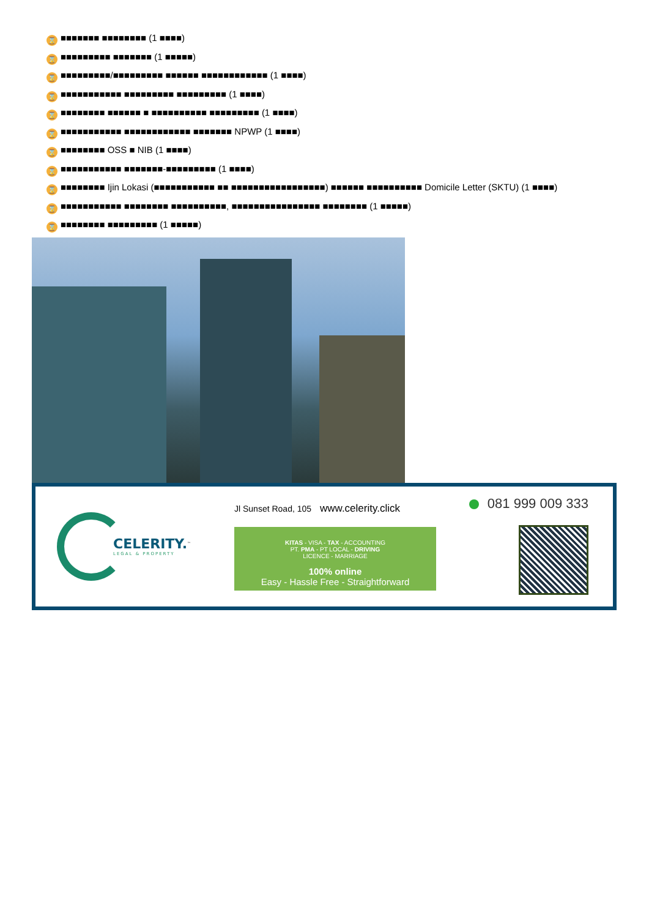⌛ ■■■■■■■ ■■■■■■■■ (1 ■■■■)
⌛ ■■■■■■■■■ ■■■■■■■ (1 ■■■■■)
⌛ ■■■■■■■■■/■■■■■■■■■ ■■■■■■ ■■■■■■■■■■■■ (1 ■■■■)
⌛ ■■■■■■■■■■■ ■■■■■■■■■ ■■■■■■■■■ (1 ■■■■)
⌛ ■■■■■■■■ ■■■■■■ ■ ■■■■■■■■■■ ■■■■■■■■■ (1 ■■■■)
⌛ ■■■■■■■■■■■ ■■■■■■■■■■■■ ■■■■■■■ NPWP (1 ■■■■)
⌛ ■■■■■■■■ OSS ■ NIB (1 ■■■■)
⌛ ■■■■■■■■■■■ ■■■■■■■-■■■■■■■■■ (1 ■■■■)
⌛ ■■■■■■■■ Ijin Lokasi (■■■■■■■■■■■ ■■ ■■■■■■■■■■■■■■■■■) ■■■■■■ ■■■■■■■■■■ Domicile Letter (SKTU) (1 ■■■■)
⌛ ■■■■■■■■■■■ ■■■■■■■■ ■■■■■■■■■■, ■■■■■■■■■■■■■■■■ ■■■■■■■■ (1 ■■■■■)
⌛ ■■■■■■■■ ■■■■■■■■■ (1 ■■■■■)
CELERITY.<sup>™</sup>
LEGAL & PROPERTY
Jl Sunset Road, 105 www.celerity.click
KITAS - VISA - TAX - ACCOUNTING
PT. PMA - PT LOCAL - DRIVING
LICENCE - MARRIAGE
100% online
Easy - Hassle Free - Straightforward
081 999 009 333